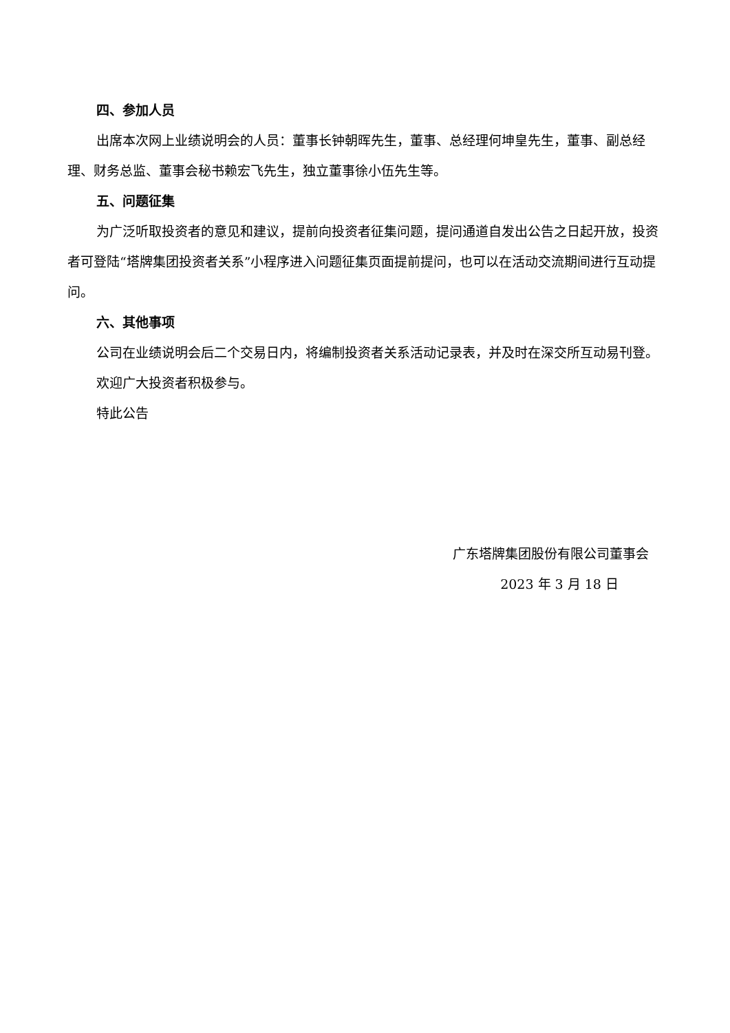四、参加人员
出席本次网上业绩说明会的人员：董事长钟朝晖先生，董事、总经理何坤皇先生，董事、副总经理、财务总监、董事会秘书赖宏飞先生，独立董事徐小伍先生等。
五、问题征集
为广泛听取投资者的意见和建议，提前向投资者征集问题，提问通道自发出公告之日起开放，投资者可登陆“塔牌集团投资者关系”小程序进入问题征集页面提前提问，也可以在活动交流期间进行互动提问。
六、其他事项
公司在业绩说明会后二个交易日内，将编制投资者关系活动记录表，并及时在深交所互动易刊登。
欢迎广大投资者积极参与。
特此公告
广东塔牌集团股份有限公司董事会
2023 年 3 月 18 日